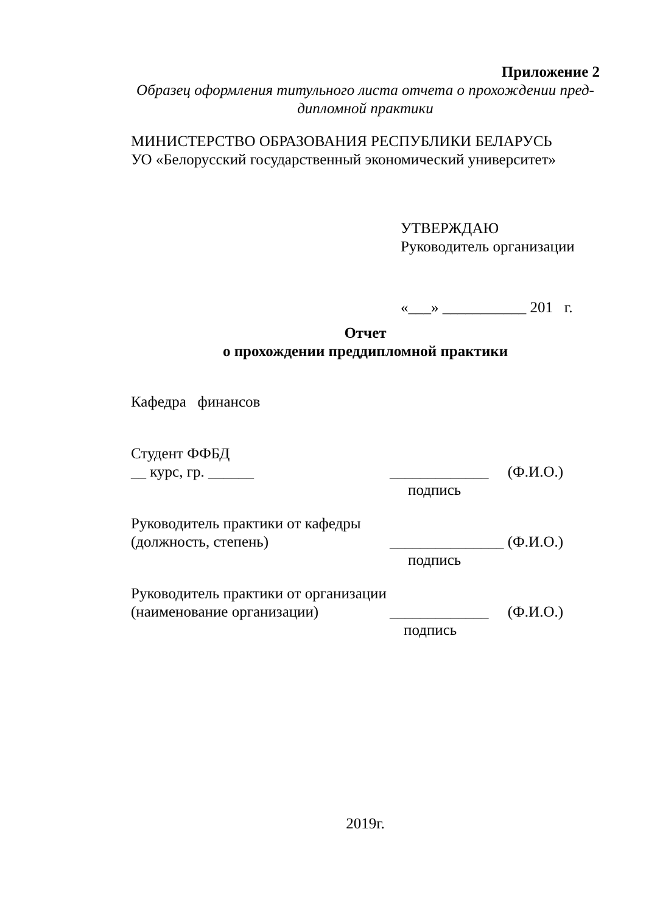Приложение 2
Образец оформления титульного листа отчета о прохождении пред-
дипломной практики
МИНИСТЕРСТВО ОБРАЗОВАНИЯ РЕСПУБЛИКИ БЕЛАРУСЬ
УО «Белорусский государственный экономический университет»
УТВЕРЖДАЮ
Руководитель организации
«___» ___________ 201 г.
Отчет
о прохождении преддипломной практики
Кафедра финансов
Студент ФФБД
__ курс, гр. ______ _____________ (Ф.И.О.)
подпись
Руководитель практики от кафедры
(должность, степень) _______________ (Ф.И.О.)
подпись
Руководитель практики от организации
(наименование организации) _____________ (Ф.И.О.)
подпись
2019г.